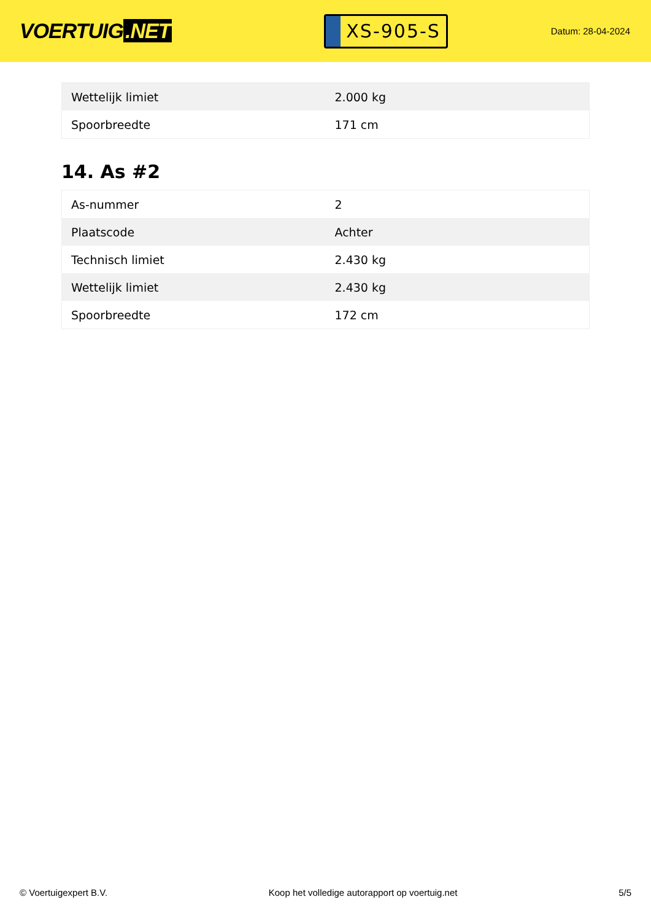VOERTUIG.NET
XS-905-S
Datum: 28-04-2024
| Wettelijk limiet | 2.000 kg |
| Spoorbreedte | 171 cm |
14. As #2
| As-nummer | 2 |
| Plaatscode | Achter |
| Technisch limiet | 2.430 kg |
| Wettelijk limiet | 2.430 kg |
| Spoorbreedte | 172 cm |
© Voertuigexpert B.V. Koop het volledige autorapport op voertuig.net 5/5